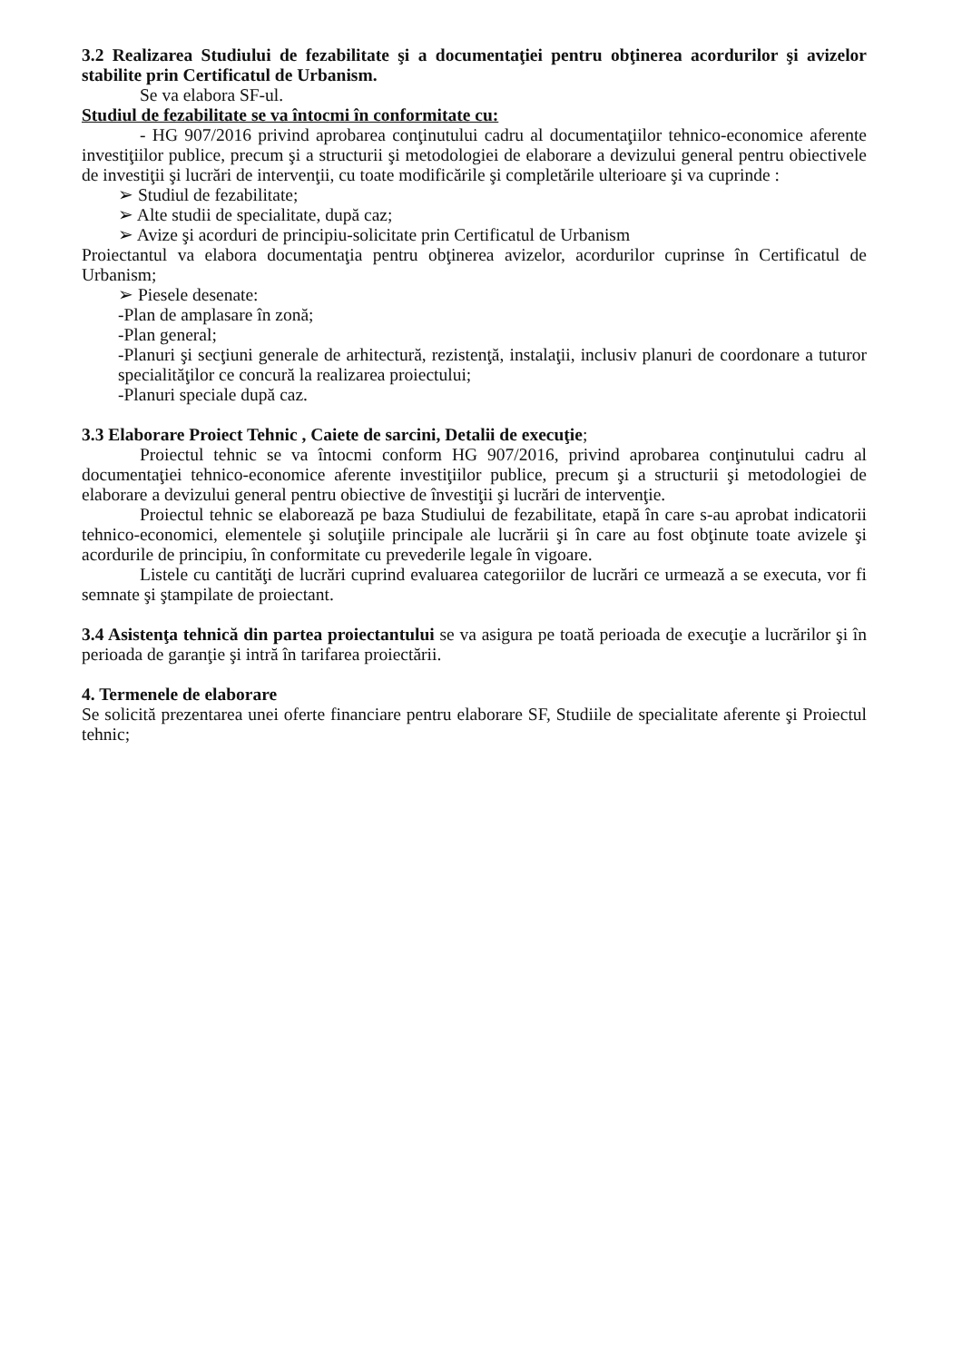3.2 Realizarea Studiului de fezabilitate şi a documentaţiei pentru obţinerea acordurilor şi avizelor stabilite prin Certificatul de Urbanism.
Se va elabora SF-ul.
Studiul de fezabilitate se va întocmi în conformitate cu:
- HG 907/2016 privind aprobarea conţinutului cadru al documentaţiilor tehnico-economice aferente investiţiilor publice, precum şi a structurii şi metodologiei de elaborare a devizului general pentru obiectivele de investiţii şi lucrări de intervenţii, cu toate modificările şi completările ulterioare şi va cuprinde :
➢ Studiul de fezabilitate;
➢ Alte studii de specialitate, după caz;
➢ Avize şi acorduri de principiu-solicitate prin Certificatul de Urbanism
Proiectantul va elabora documentaţia pentru obţinerea avizelor, acordurilor cuprinse în Certificatul de Urbanism;
➢ Piesele desenate:
-Plan de amplasare în zonă;
-Plan general;
-Planuri şi secţiuni generale de arhitectură, rezistenţă, instalaţii, inclusiv planuri de coordonare a tuturor specialităţilor ce concură la realizarea proiectului;
-Planuri speciale după caz.
3.3 Elaborare Proiect Tehnic , Caiete de sarcini, Detalii de execuţie;
Proiectul tehnic se va întocmi conform HG 907/2016, privind aprobarea conţinutului cadru al documentaţiei tehnico-economice aferente investiţiilor publice, precum şi a structurii şi metodologiei de elaborare a devizului general pentru obiective de învestiţii şi lucrări de intervenţie.
Proiectul tehnic se elaborează pe baza Studiului de fezabilitate, etapă în care s-au aprobat indicatorii tehnico-economici, elementele şi soluţiile principale ale lucrării şi în care au fost obţinute toate avizele şi acordurile de principiu, în conformitate cu prevederile legale în vigoare.
Listele cu cantităţi de lucrări cuprind evaluarea categoriilor de lucrări ce urmează a se executa, vor fi semnate şi ştampilate de proiectant.
3.4 Asistenţa tehnică din partea proiectantului se va asigura pe toată perioada de execuţie a lucrărilor şi în perioada de garanţie şi intră în tarifarea proiectării.
4. Termenele de elaborare
Se solicită prezentarea unei oferte financiare pentru elaborare SF, Studiile de specialitate aferente şi Proiectul tehnic;